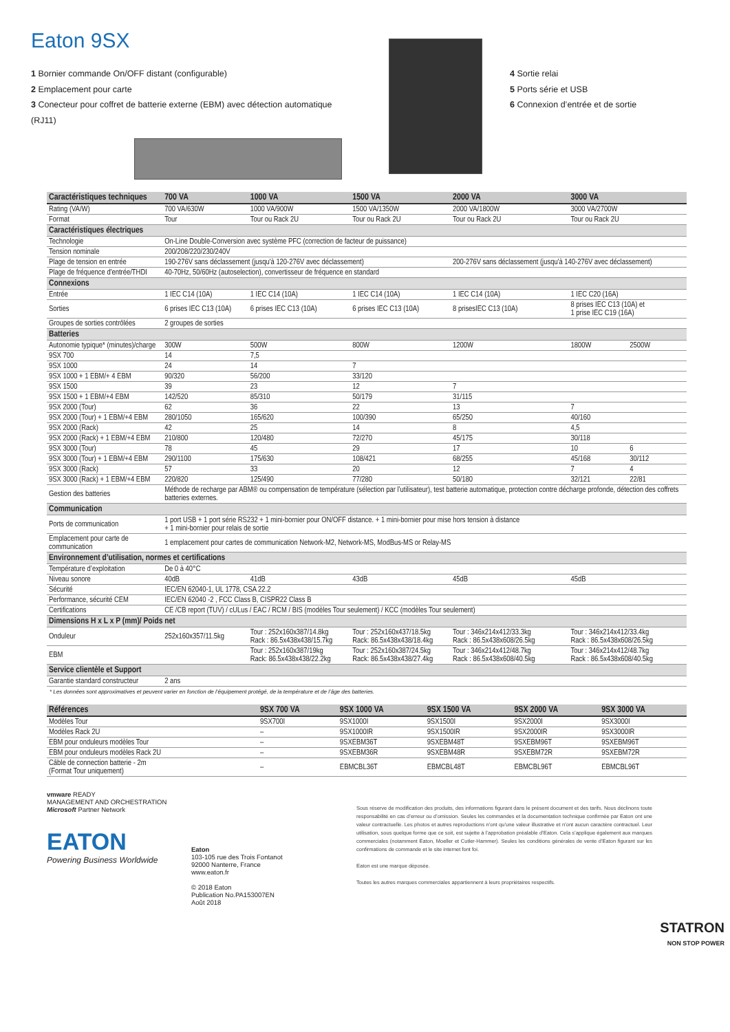Eaton 9SX
1 Bornier commande On/OFF distant (configurable)
2 Emplacement pour carte
3 Conecteur pour coffret de batterie externe (EBM) avec détection automatique (RJ11)
4 Sortie relai
5 Ports série et USB
6 Connexion d’entrée et de sortie
| Caractéristiques techniques | 700 VA | 1000 VA | 1500 VA | 2000 VA | 3000 VA | |
| --- | --- | --- | --- | --- | --- | --- |
| Rating (VA/W) | 700 VA/630W | 1000 VA/900W | 1500 VA/1350W | 2000 VA/1800W | 3000 VA/2700W | |
| Format | Tour | Tour ou Rack 2U | Tour ou Rack 2U | Tour ou Rack 2U | Tour ou Rack 2U | |
| Caractéristiques électriques | | | | | | |
| Technologie | On-Line Double-Conversion avec système PFC (correction de facteur de puissance) | | | | | |
| Tension nominale | 200/208/220/230/240V | | | | | |
| Plage de tension en entrée | 190-276V sans déclassement (jusqu'à 120-276V avec déclassement) | | | 200-276V sans déclassement (jusqu'à 140-276V avec déclassement) | | |
| Plage de fréquence d'entrée/THDI | 40-70Hz, 50/60Hz (autoselection), convertisseur de fréquence en standard | | | | | |
| Connexions | | | | | | |
| Entrée | 1 IEC C14 (10A) | 1 IEC C14 (10A) | 1 IEC C14 (10A) | 1 IEC C14 (10A) | 1 IEC C20 (16A) | |
| Sorties | 6 prises IEC C13 (10A) | 6 prises IEC C13 (10A) | 6 prises IEC C13 (10A) | 8 prisesIEC C13 (10A) | 8 prises IEC C13 (10A) et 1 prise IEC C19 (16A) | |
| Groupes de sorties contrôlées | 2 groupes de sorties | | | | | |
| Batteries | | | | | | |
| Autonomie typique* (minutes)/charge | 300W | 500W | 800W | 1200W | 1800W | 2500W |
| 9SX 700 | 14 | 7,5 | | | | |
| 9SX 1000 | 24 | 14 | 7 | | | |
| 9SX 1000 + 1 EBM/+ 4 EBM | 90/320 | 56/200 | 33/120 | | | |
| 9SX 1500 | 39 | 23 | 12 | 7 | | |
| 9SX 1500 + 1 EBM/+4 EBM | 142/520 | 85/310 | 50/179 | 31/115 | | |
| 9SX 2000 (Tour) | 62 | 36 | 22 | 13 | 7 | |
| 9SX 2000 (Tour) + 1 EBM/+4 EBM | 280/1050 | 165/620 | 100/390 | 65/250 | 40/160 | |
| 9SX 2000 (Rack) | 42 | 25 | 14 | 8 | 4,5 | |
| 9SX 2000 (Rack) + 1 EBM/+4 EBM | 210/800 | 120/480 | 72/270 | 45/175 | 30/118 | |
| 9SX 3000 (Tour) | 78 | 45 | 29 | 17 | 10 | 6 |
| 9SX 3000 (Tour) + 1 EBM/+4 EBM | 290/1100 | 175/630 | 108/421 | 68/255 | 45/168 | 30/112 |
| 9SX 3000 (Rack) | 57 | 33 | 20 | 12 | 7 | 4 |
| 9SX 3000 (Rack) + 1 EBM/+4 EBM | 220/820 | 125/490 | 77/280 | 50/180 | 32/121 | 22/81 |
| Gestion des batteries | Méthode de recharge par ABM® ou compensation de température (sélection par l’utilisateur), test batterie automatique, protection contre décharge profonde, détection des coffrets batteries externes. | | | | | |
| Communication | | | | | | |
| Ports de communication | 1 port USB + 1 port série RS232 + 1 mini-bornier pour ON/OFF distance. + 1 mini-bornier pour mise hors tension à distance + 1 mini-bornier pour relais de sortie | | | | | |
| Emplacement pour carte de communication | 1 emplacement pour cartes de communication Network-M2, Network-MS, ModBus-MS or Relay-MS | | | | | |
| Environnement d’utilisation, normes et certifications | | | | | | |
| Température d’exploitation | De 0 à 40°C | | | | | |
| Niveau sonore | 40dB | 41dB | 43dB | 45dB | 45dB | |
| Sécurité | IEC/EN 62040-1, UL 1778, CSA 22.2 | | | | | |
| Performance, sécurité CEM | IEC/EN 62040 -2 , FCC Class B, CISPR22 Class B | | | | | |
| Certifications | CE /CB report (TUV) / cULus / EAC / RCM / BIS (modèles Tour seulement) / KCC (modèles Tour seulement) | | | | | |
| Dimensions H x L x P (mm)/ Poids net | | | | | | |
| Onduleur | 252x160x357/11.5kg | Tour : 252x160x387/14.8kg Rack : 86.5x438x438/15.7kg | Tour : 252x160x437/18.5kg Rack: 86.5x438x438/18.4kg | Tour : 346x214x412/33.3kg Rack : 86.5x438x608/26.5kg | Tour : 346x214x412/33.4kg Rack : 86.5x438x608/26.5kg | |
| EBM | | Tour : 252x160x387/19kg Rack: 86.5x438x438/22.2kg | Tour : 252x160x387/24.5kg Rack: 86.5x438x438/27.4kg | Tour : 346x214x412/48.7kg Rack : 86.5x438x608/40.5kg | Tour : 346x214x412/48.7kg Rack : 86.5x438x608/40.5kg | |
| Service clientèle et Support | | | | | | |
| Garantie standard constructeur | 2 ans | | | | | |
* Les données sont approximatives et peuvent varier en fonction de l’équipement protégé, de la température et de l’âge des batteries.
| Références | 9SX 700 VA | 9SX 1000 VA | 9SX 1500 VA | 9SX 2000 VA | 9SX 3000 VA |
| --- | --- | --- | --- | --- | --- |
| Modèles Tour | 9SX700I | 9SX1000I | 9SX1500I | 9SX2000I | 9SX3000I |
| Modèles Rack 2U | – | 9SX1000IR | 9SX1500IR | 9SX2000IR | 9SX3000IR |
| EBM pour onduleurs modèles Tour | – | 9SXEBM36T | 9SXEBM48T | 9SXEBM96T | 9SXEBM96T |
| EBM pour onduleurs modèles Rack 2U | – | 9SXEBM36R | 9SXEBM48R | 9SXEBM72R | 9SXEBM72R |
| Câble de connection batterie - 2m (Format Tour uniquement) | – | EBMCBL36T | EBMCBL48T | EBMCBL96T | EBMCBL96T |
vmware READY
MANAGEMENT AND ORCHESTRATION
Microsoft Partner Network
EATON
Powering Business Worldwide
Eaton
103-105 rue des Trois Fontanot
92000 Nanterre, France
www.eaton.fr
© 2018 Eaton
Publication No.PA153007EN
Août 2018
Sous réserve de modification des produits, des informations figurant dans le présent document et des tarifs. Nous déclinons toute responsabilité en cas d’erreur ou d’omission. Seules les commandes et la documentation technique confirmée par Eaton ont une valeur contractuelle. Les photos et autres reproductions n’ont qu’une valeur illustrative et n’ont aucun caractère contractuel. Leur utilisation, sous quelque forme que ce soit, est sujette à l’approbation préalable d’Eaton. Cela s’applique également aux marques commerciales (notamment Eaton, Moeller et Cutler-Hammer). Seules les conditions générales de vente d’Eaton figurant sur les confirmations de commande et le site internet font foi.
Eaton est une marque déposée.
Toutes les autres marques commerciales appartiennent à leurs propriétaires respectifs.
STATRON
NON STOP POWER